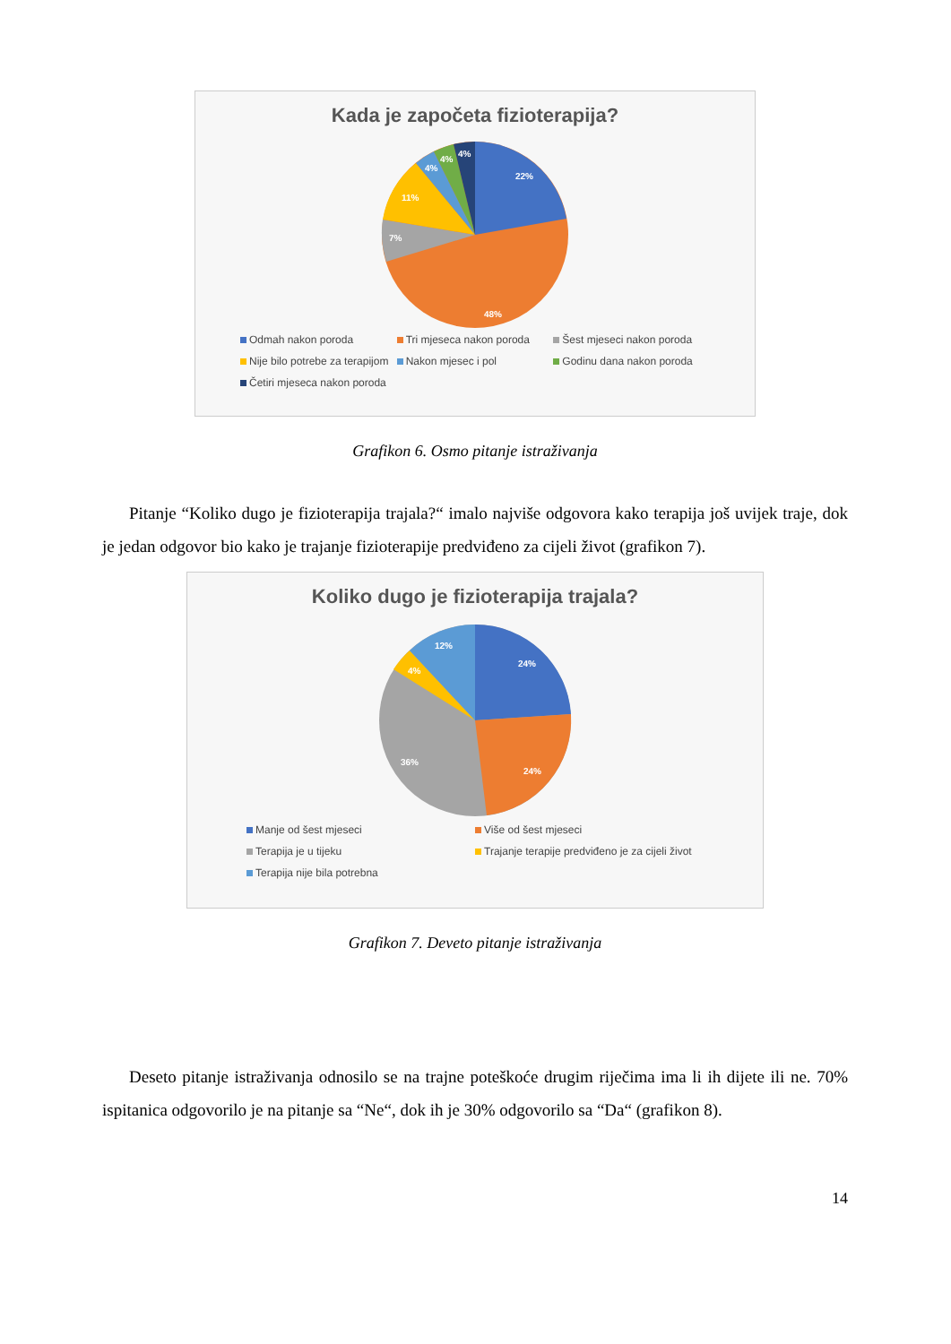Kada je započeta fizioterapija?
22%
48%
7%
11%
4%
4%
4%
Odmah nakon poroda Tri mjeseca nakon poroda Šest mjeseci nakon poroda Nije bilo potrebe za terapijom Nakon mjesec i pol Godinu dana nakon poroda Četiri mjeseca nakon poroda
Grafikon 6. Osmo pitanje istraživanja
Pitanje “Koliko dugo je fizioterapija trajala?“ imalo najviše odgovora kako terapija još uvijek traje, dok je jedan odgovor bio kako je trajanje fizioterapije predviđeno za cijeli život (grafikon 7).
Koliko dugo je fizioterapija trajala?
24%
24%
36%
4%
12%
Manje od šest mjeseci Više od šest mjeseci Terapija je u tijeku Trajanje terapije predviđeno je za cijeli život Terapija nije bila potrebna
Grafikon 7. Deveto pitanje istraživanja
Deseto pitanje istraživanja odnosilo se na trajne poteškoće drugim riječima ima li ih dijete ili ne. 70% ispitanica odgovorilo je na pitanje sa “Ne“, dok ih je 30% odgovorilo sa “Da“ (grafikon 8).
14